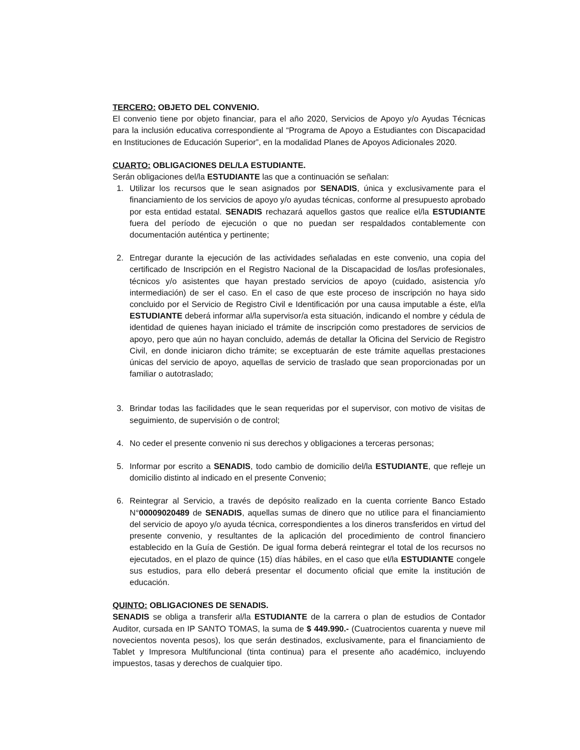TERCERO: OBJETO DEL CONVENIO.
El convenio tiene por objeto financiar, para el año 2020, Servicios de Apoyo y/o Ayudas Técnicas para la inclusión educativa correspondiente al “Programa de Apoyo a Estudiantes con Discapacidad en Instituciones de Educación Superior”, en la modalidad Planes de Apoyos Adicionales 2020.
CUARTO: OBLIGACIONES DEL/LA ESTUDIANTE.
Serán obligaciones del/la ESTUDIANTE las que a continuación se señalan:
1. Utilizar los recursos que le sean asignados por SENADIS, única y exclusivamente para el financiamiento de los servicios de apoyo y/o ayudas técnicas, conforme al presupuesto aprobado por esta entidad estatal. SENADIS rechazará aquellos gastos que realice el/la ESTUDIANTE fuera del período de ejecución o que no puedan ser respaldados contablemente con documentación auténtica y pertinente;
2. Entregar durante la ejecución de las actividades señaladas en este convenio, una copia del certificado de Inscripción en el Registro Nacional de la Discapacidad de los/las profesionales, técnicos y/o asistentes que hayan prestado servicios de apoyo (cuidado, asistencia y/o intermediación) de ser el caso. En el caso de que este proceso de inscripción no haya sido concluido por el Servicio de Registro Civil e Identificación por una causa imputable a éste, el/la ESTUDIANTE deberá informar al/la supervisor/a esta situación, indicando el nombre y cédula de identidad de quienes hayan iniciado el trámite de inscripción como prestadores de servicios de apoyo, pero que aún no hayan concluido, además de detallar la Oficina del Servicio de Registro Civil, en donde iniciaron dicho trámite; se exceptuarán de este trámite aquellas prestaciones únicas del servicio de apoyo, aquellas de servicio de traslado que sean proporcionadas por un familiar o autotraslado;
3. Brindar todas las facilidades que le sean requeridas por el supervisor, con motivo de visitas de seguimiento, de supervisión o de control;
4. No ceder el presente convenio ni sus derechos y obligaciones a terceras personas;
5. Informar por escrito a SENADIS, todo cambio de domicilio del/la ESTUDIANTE, que refleje un domicilio distinto al indicado en el presente Convenio;
6. Reintegrar al Servicio, a través de depósito realizado en la cuenta corriente Banco Estado N°00009020489 de SENADIS, aquellas sumas de dinero que no utilice para el financiamiento del servicio de apoyo y/o ayuda técnica, correspondientes a los dineros transferidos en virtud del presente convenio, y resultantes de la aplicación del procedimiento de control financiero establecido en la Guía de Gestión. De igual forma deberá reintegrar el total de los recursos no ejecutados, en el plazo de quince (15) días hábiles, en el caso que el/la ESTUDIANTE congele sus estudios, para ello deberá presentar el documento oficial que emite la institución de educación.
QUINTO: OBLIGACIONES DE SENADIS.
SENADIS se obliga a transferir al/la ESTUDIANTE de la carrera o plan de estudios de Contador Auditor, cursada en IP SANTO TOMAS, la suma de $ 449.990.- (Cuatrocientos cuarenta y nueve mil novecientos noventa pesos), los que serán destinados, exclusivamente, para el financiamiento de Tablet y Impresora Multifuncional (tinta continua) para el presente año académico, incluyendo impuestos, tasas y derechos de cualquier tipo.